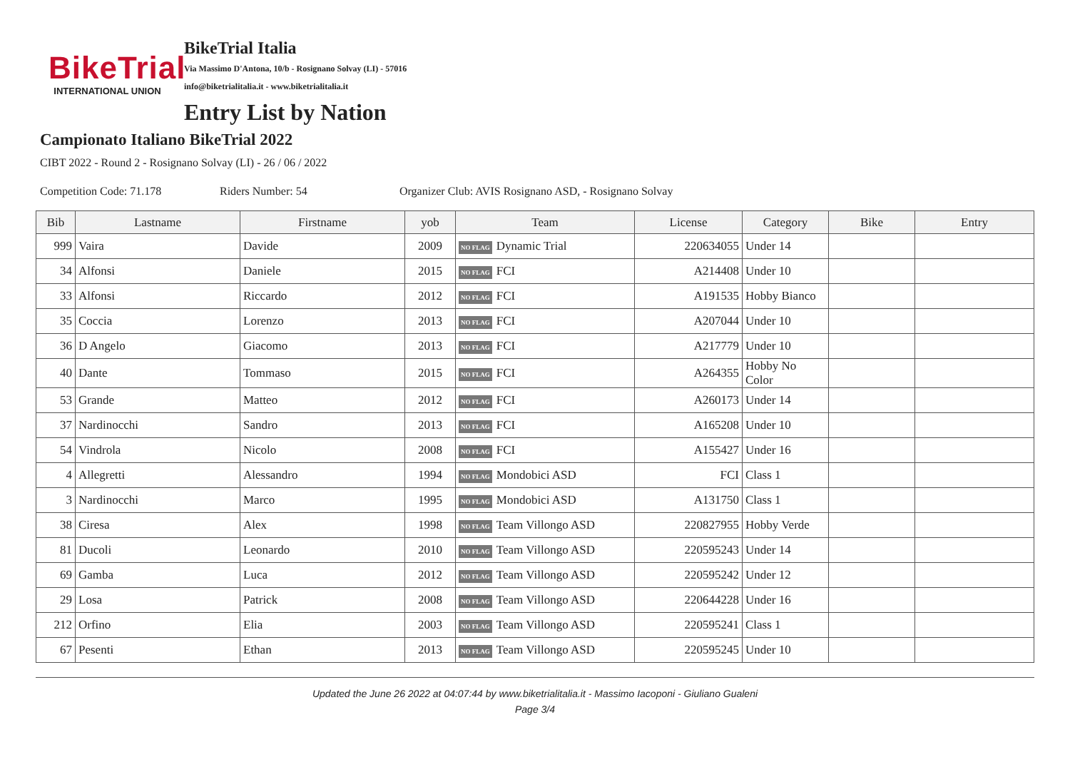BikeTrial
INTERNATIONAL UNION
BikeTrial Italia
Via Massimo D'Antona, 10/b - Rosignano Solvay (LI) - 57016
info@biketrialitalia.it - www.biketrialitalia.it
Entry List by Nation
Campionato Italiano BikeTrial 2022
CIBT 2022 - Round 2 - Rosignano Solvay (LI) - 26 / 06 / 2022
Competition Code: 71.178 Riders Number: 54 Organizer Club: AVIS Rosignano ASD, - Rosignano Solvay
| Bib | Lastname | Firstname | yob | Team | License | Category | Bike | Entry |
| --- | --- | --- | --- | --- | --- | --- | --- | --- |
| 999 | Vaira | Davide | 2009 | NO FLAG Dynamic Trial | 220634055 | Under 14 | | |
| 34 | Alfonsi | Daniele | 2015 | NO FLAG FCI | A214408 | Under 10 | | |
| 33 | Alfonsi | Riccardo | 2012 | NO FLAG FCI | A191535 | Hobby Bianco | | |
| 35 | Coccia | Lorenzo | 2013 | NO FLAG FCI | A207044 | Under 10 | | |
| 36 | D Angelo | Giacomo | 2013 | NO FLAG FCI | A217779 | Under 10 | | |
| 40 | Dante | Tommaso | 2015 | NO FLAG FCI | A264355 | Hobby No Color | | |
| 53 | Grande | Matteo | 2012 | NO FLAG FCI | A260173 | Under 14 | | |
| 37 | Nardinocchi | Sandro | 2013 | NO FLAG FCI | A165208 | Under 10 | | |
| 54 | Vindrola | Nicolo | 2008 | NO FLAG FCI | A155427 | Under 16 | | |
| 4 | Allegretti | Alessandro | 1994 | NO FLAG Mondobici ASD | FCI | Class 1 | | |
| 3 | Nardinocchi | Marco | 1995 | NO FLAG Mondobici ASD | A131750 | Class 1 | | |
| 38 | Ciresa | Alex | 1998 | NO FLAG Team Villongo ASD | 220827955 | Hobby Verde | | |
| 81 | Ducoli | Leonardo | 2010 | NO FLAG Team Villongo ASD | 220595243 | Under 14 | | |
| 69 | Gamba | Luca | 2012 | NO FLAG Team Villongo ASD | 220595242 | Under 12 | | |
| 29 | Losa | Patrick | 2008 | NO FLAG Team Villongo ASD | 220644228 | Under 16 | | |
| 212 | Orfino | Elia | 2003 | NO FLAG Team Villongo ASD | 220595241 | Class 1 | | |
| 67 | Pesenti | Ethan | 2013 | NO FLAG Team Villongo ASD | 220595245 | Under 10 | | |
Updated the June 26 2022 at 04:07:44 by www.biketrialitalia.it - Massimo Iacoponi - Giuliano Gualeni
Page 3/4